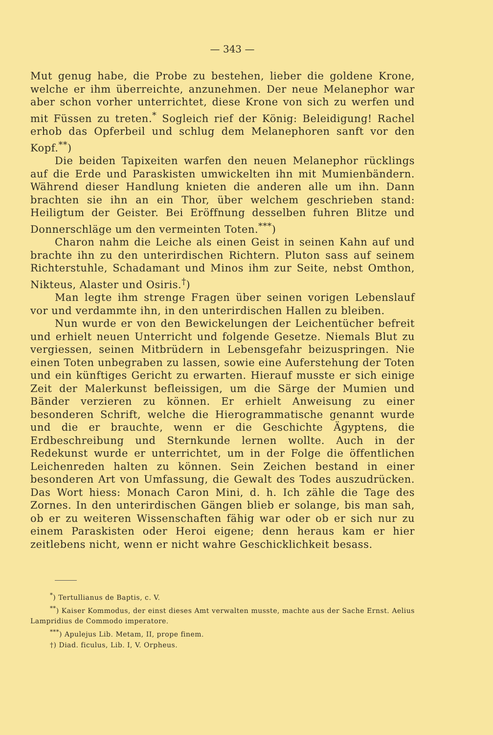— 343 —
Mut genug habe, die Probe zu bestehen, lieber die goldene Krone, welche er ihm überreichte, anzunehmen. Der neue Melanephor war aber schon vorher unterrichtet, diese Krone von sich zu werfen und mit Füssen zu treten.<sup>*</sup> Sogleich rief der König: Beleidigung! Rachel erhob das Opferbeil und schlug dem Melanephoren sanft vor den Kopf.<sup>**</sup>)
Die beiden Tapixeiten warfen den neuen Melanephor rücklings auf die Erde und Paraskisten umwickelten ihn mit Mumienbändern. Während dieser Handlung knieten die anderen alle um ihn. Dann brachten sie ihn an ein Thor, über welchem geschrieben stand: Heiligtum der Geister. Bei Eröffnung desselben fuhren Blitze und Donnerschläge um den vermeinten Toten.<sup>***</sup>)
Charon nahm die Leiche als einen Geist in seinen Kahn auf und brachte ihn zu den unterirdischen Richtern. Pluton sass auf seinem Richterstuhle, Schadamant und Minos ihm zur Seite, nebst Omthon, Nikteus, Alaster und Osiris.<sup>†</sup>)
Man legte ihm strenge Fragen über seinen vorigen Lebenslauf vor und verdammte ihn, in den unterirdischen Hallen zu bleiben.
Nun wurde er von den Bewickelungen der Leichentücher befreit und erhielt neuen Unterricht und folgende Gesetze. Niemals Blut zu vergiessen, seinen Mitbrüdern in Lebensgefahr beizuspringen. Nie einen Toten unbegraben zu lassen, sowie eine Auferstehung der Toten und ein künftiges Gericht zu erwarten. Hierauf musste er sich einige Zeit der Malerkunst befleissigen, um die Särge der Mumien und Bänder verzieren zu können. Er erhielt Anweisung zu einer besonderen Schrift, welche die Hierogrammatische genannt wurde und die er brauchte, wenn er die Geschichte Ägyptens, die Erdbeschreibung und Sternkunde lernen wollte. Auch in der Redekunst wurde er unterrichtet, um in der Folge die öffentlichen Leichenreden halten zu können. Sein Zeichen bestand in einer besonderen Art von Umfassung, die Gewalt des Todes auszudrücken. Das Wort hiess: Monach Caron Mini, d. h. Ich zähle die Tage des Zornes. In den unterirdischen Gängen blieb er solange, bis man sah, ob er zu weiteren Wissenschaften fähig war oder ob er sich nur zu einem Paraskisten oder Heroi eigene; denn heraus kam er hier zeitlebens nicht, wenn er nicht wahre Geschicklichkeit besass.
<sup>*</sup>) Tertullianus de Baptis, c. V.
<sup>**</sup>) Kaiser Kommodus, der einst dieses Amt verwalten musste, machte aus der Sache Ernst. Aelius Lampridius de Commodo imperatore.
<sup>***</sup>) Apulejus Lib. Metam, II, prope finem.
†) Diad. ficulus, Lib. I, V. Orpheus.